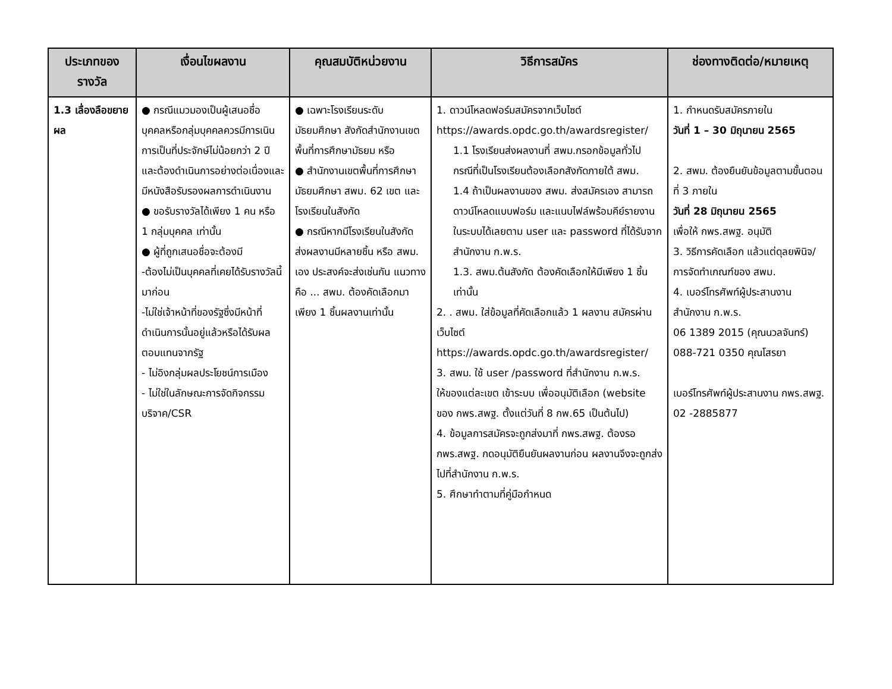| ประเภทของรางวัล | เงื่อนไขผลงาน | คุณสมบัติหน่วยงาน | วิธีการสมัคร | ช่องทางติดต่อ/หมายเหตุ |
| --- | --- | --- | --- | --- |
| 1.3 เลื่องลือขยายผล | ● กรณีแมวมองเป็นผู้เสนอชื่อบุคคลหรือกลุ่มบุคคลควรมีการเนินการเป็นที่ประจักษ์ไม่น้อยกว่า 2 ปี และต้องดำเนินการอย่างต่อเนื่องและมีหนังสือรับรองผลการดำเนินงาน ● ขอรับรางวัลได้เพียง 1 คน หรือ 1 กลุ่มบุคคล เท่านั้น ● ผู้ที่ถูกเสนอชื่อจะต้องมี -ต้องไม่เป็นบุคคลที่เคยได้รับรางวัลนี้มาก่อน -ไม่ใช่เจ้าหน้าที่ของรัฐซึ่งมีหน้าที่ดำเนินการนั้นอยู่แล้วหรือได้รับผลตอบแทนจากรัฐ - ไม่อิงกลุ่มผลประโยชน์การเมือง - ไม่ใช่ในลักษณะการจัดกิจกรรมบริจาค/CSR | ● เฉพาะโรงเรียนระดับมัธยมศึกษา สังกัดสำนักงานเขตพื้นที่การศึกษามัธยม หรือ ● สำนักงานเขตพื้นที่การศึกษามัธยมศึกษา สพม. 62 เขต และโรงเรียนในสังกัด ● กรณีหากมีโรงเรียนในสังกัด ส่งผลงานมีหลายชิ้น หรือ สพม. เอง ประสงค์จะส่งเช่นกัน แนวทางคือ ... สพม. ต้องคัดเลือกมาเพียง 1 ชิ้นผลงานเท่านั้น | 1. ดาวน์โหลดฟอร์มสมัครจากเว็บไซต์ https://awards.opdc.go.th/awardsregister/ 1.1 โรงเรียนส่งผลงานที่ สพม.กรอกข้อมูลทั่วไป กรณีที่เป็นโรงเรียนต้องเลือกสังกัดภายใต้ สพม. 1.4 ถ้าเป็นผลงานของ สพม. ส่งสมัครเอง สามารถดาวน์โหลดแบบฟอร์ม และแนบไฟล์พร้อมคีย์รายงานในระบบได้เลยตาม user และ password ที่ได้รับจากสำนักงาน ก.พ.ร. 1.3. สพม.ต้นสังกัด ต้องคัดเลือกให้มีเพียง 1 ชิ้นเท่านั้น 2. . สพม. ใส่ข้อมูลที่คัดเลือกแล้ว 1 ผลงาน สมัครผ่านเว็บไซต์ https://awards.opdc.go.th/awardsregister/ 3. สพม. ใช้ user /password ที่สำนักงาน ก.พ.ร. ให้ของแต่ละเขต เข้าระบบ เพื่ออนุมัติเลือก (website ของ กพร.สพฐ. ตั้งแต่วันที่ 8 กพ.65 เป็นต้นไป) 4. ข้อมูลการสมัครจะถูกส่งมาที่ กพร.สพฐ. ต้องรอ กพร.สพฐ. กดอนุมัติยืนยันผลงานก่อน ผลงานจึงจะถูกส่งไปที่สำนักงาน ก.พ.ร. 5. ศึกษาทำตามที่คู่มือกำหนด | 1. กำหนดรับสมัครภายใน วันที่ 1 – 30 มิถุนายน 2565 2. สพม. ต้องยืนยันข้อมูลตามขั้นตอนที่ 3 ภายใน วันที่ 28 มิถุนายน 2565 เพื่อให้ กพร.สพฐ. อนุมัติ 3. วิธีการคัดเลือก แล้วแต่ดุลยพินิจ/การจัดทำเกณฑ์ของ สพม. 4. เบอร์โทรศัพท์ผู้ประสานงานสำนักงาน ก.พ.ร. 06 1389 2015 (คุณนวลจันทร์) 088-721 0350 คุณโสรยา เบอร์โทรศัพท์ผู้ประสานงาน กพร.สพฐ. 02 -2885877 |